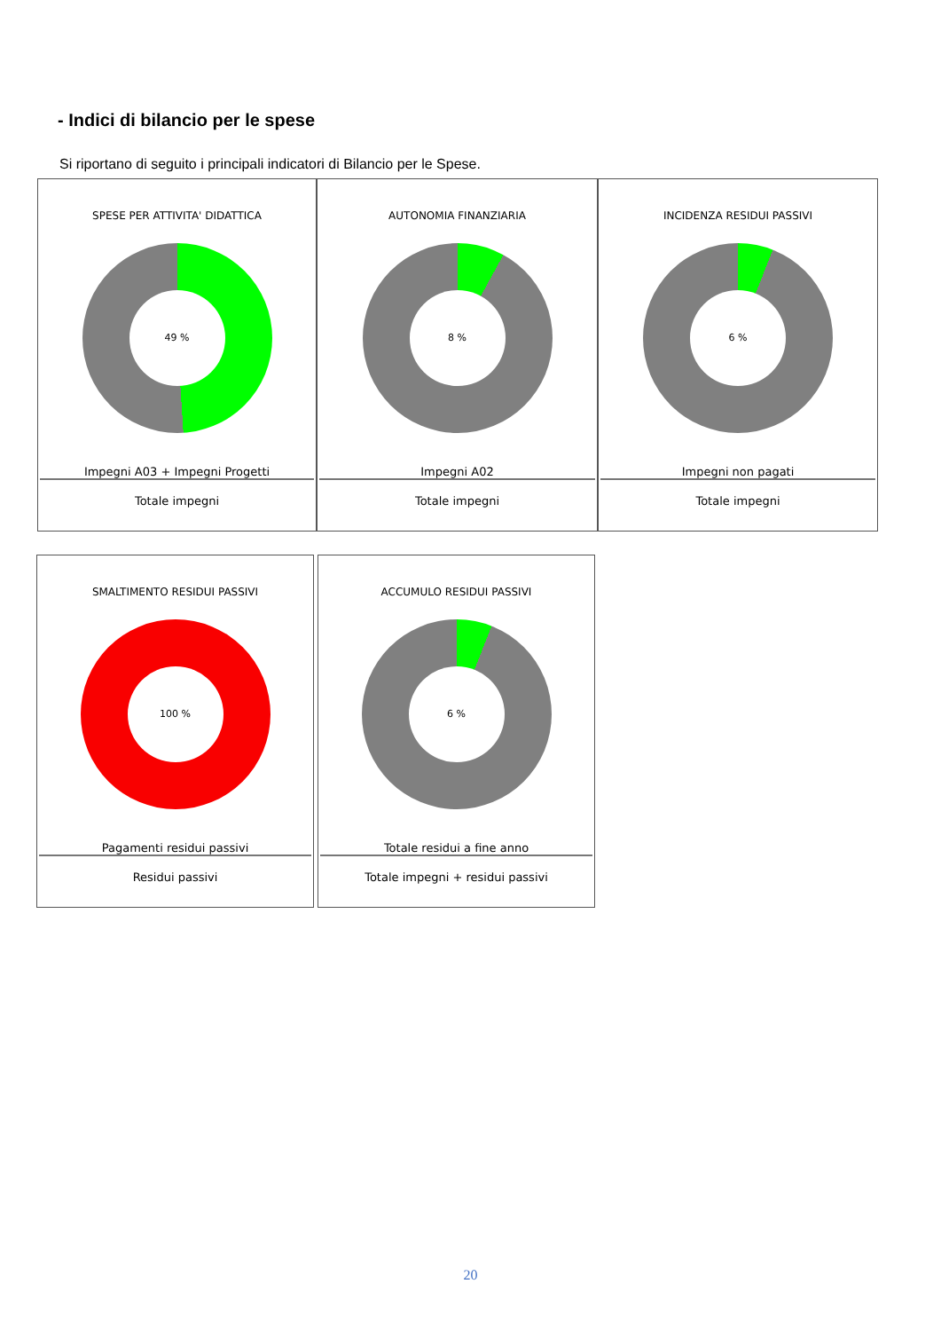- Indici di bilancio per le spese
Si riportano di seguito i principali indicatori di Bilancio per le Spese.
SPESE PER ATTIVITA' DIDATTICA
49 %
Impegni A03 + Impegni Progetti
Totale impegni
AUTONOMIA FINANZIARIA
8 %
Impegni A02
Totale impegni
INCIDENZA RESIDUI PASSIVI
6 %
Impegni non pagati
Totale impegni
SMALTIMENTO RESIDUI PASSIVI
100 %
Pagamenti residui passivi
Residui passivi
ACCUMULO RESIDUI PASSIVI
6 %
Totale residui a fine anno
Totale impegni + residui passivi
20